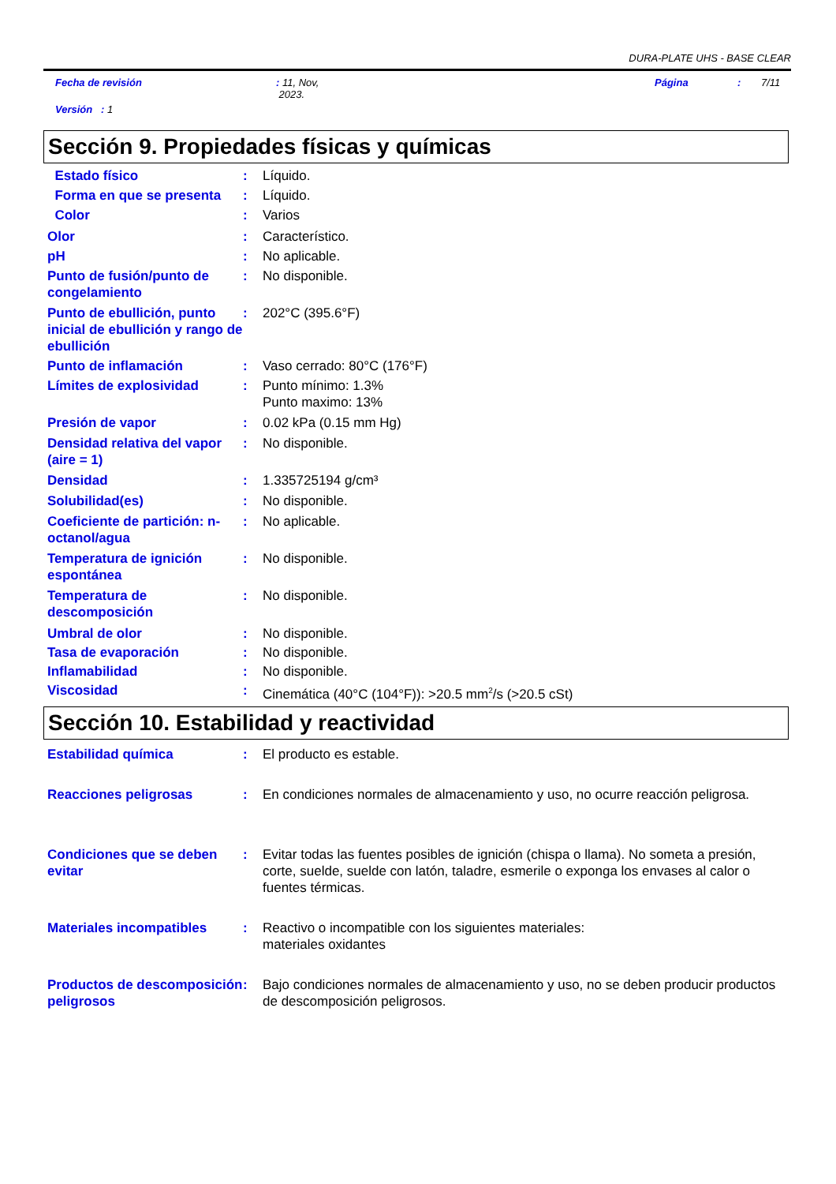DURA-PLATE UHS - BASE CLEAR
Fecha de revisión: 11, Nov,
2023. Página: 7/11
Versión : 1
Sección 9. Propiedades físicas y químicas
Estado físico : Líquido.
Forma en que se presenta : Líquido.
Color : Varios
Olor : Característico.
pH : No aplicable.
Punto de fusión/punto de congelamiento
: No disponible.
Punto de ebullición, punto inicial de ebullición y rango de ebullición
: 202°C (395.6°F)
Punto de inflamación : Vaso cerrado: 80°C (176°F)
Límites de explosividad : Punto mínimo: 1.3%
Punto maximo: 13%
Presión de vapor : 0.02 kPa (0.15 mm Hg)
Densidad relativa del vapor (aire = 1)
: No disponible.
Densidad : 1.335725194 g/cm³
Solubilidad(es) : No disponible.
Coeficiente de partición: n-octanol/agua
: No aplicable.
Temperatura de ignición espontánea
: No disponible.
Temperatura de descomposición
: No disponible.
Umbral de olor : No disponible.
Tasa de evaporación : No disponible.
Inflamabilidad : No disponible.
Viscosidad : Cinemática (40°C (104°F)): >20.5 mm<sup>2</sup>/s (>20.5 cSt)
Sección 10. Estabilidad y reactividad
Estabilidad química : El producto es estable.
Reacciones peligrosas : En condiciones normales de almacenamiento y uso, no ocurre reacción peligrosa.
Condiciones que se deben evitar
: Evitar todas las fuentes posibles de ignición (chispa o llama). No someta a presión, corte, suelde, suelde con latón, taladre, esmerile o exponga los envases al calor o fuentes térmicas.
Materiales incompatibles : Reactivo o incompatible con los siguientes materiales:
materiales oxidantes
Productos de descomposición peligrosos
: Bajo condiciones normales de almacenamiento y uso, no se deben producir productos de descomposición peligrosos.